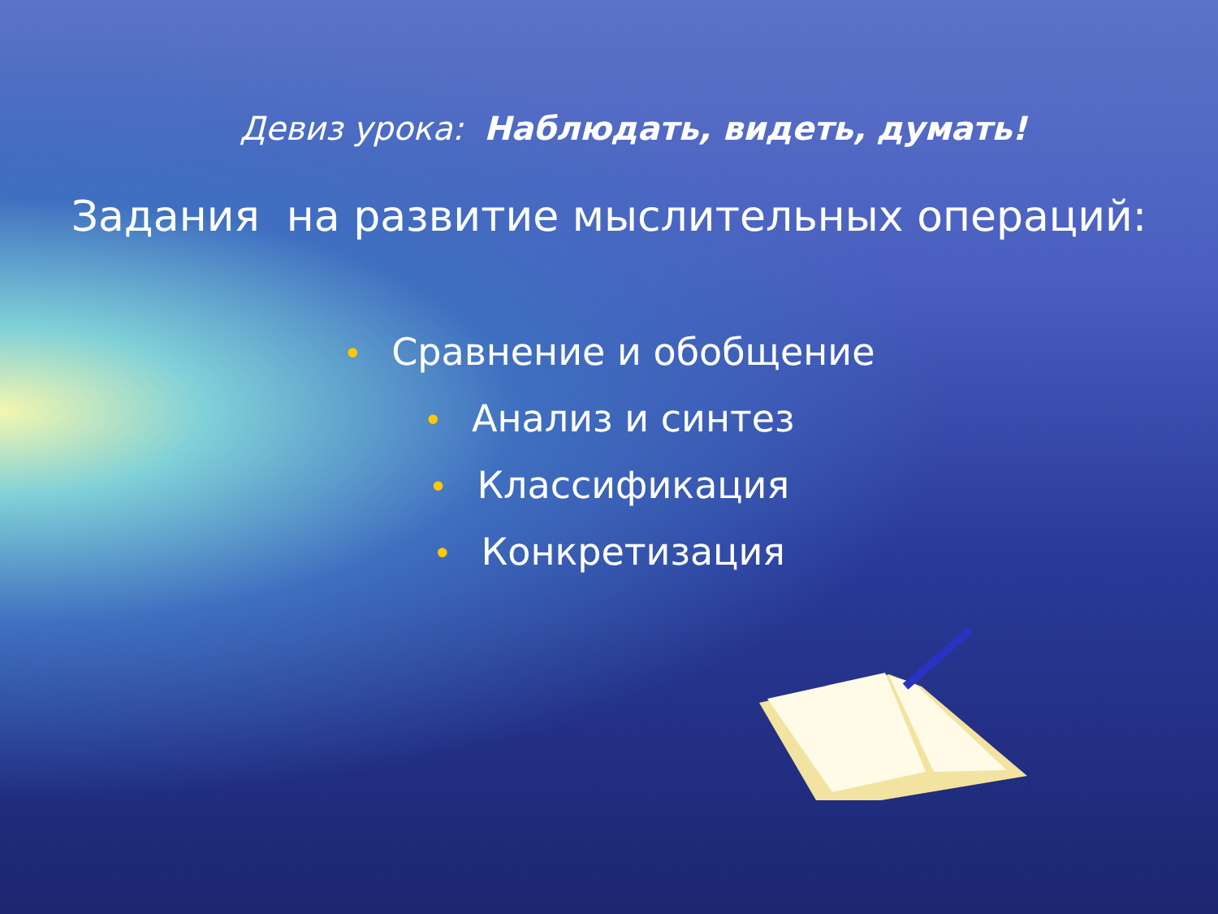Девиз урока: Наблюдать, видеть, думать!
Задания на развитие мыслительных операций:
• Сравнение и обобщение
• Анализ и синтез
• Классификация
• Конкретизация